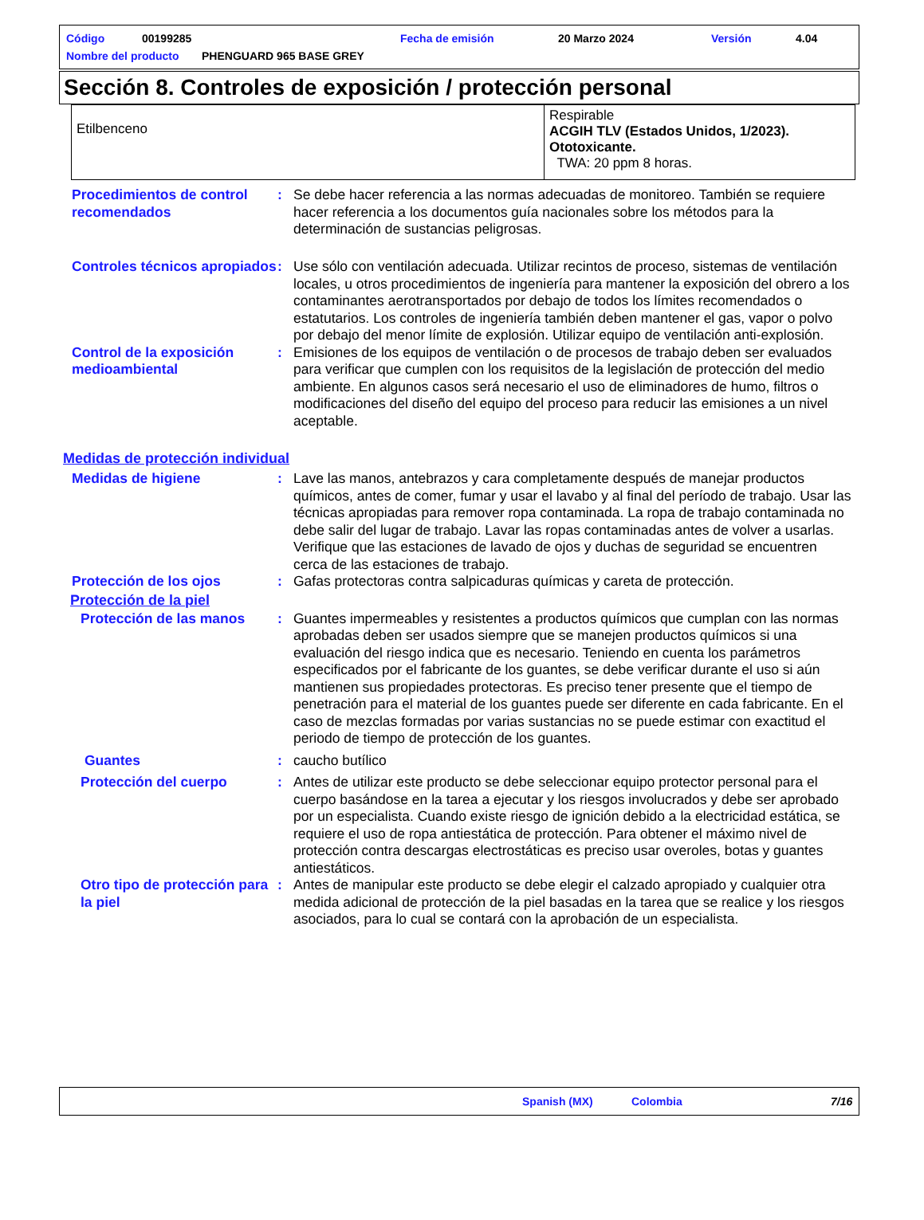Código 00199285 Fecha de emisión 20 Marzo 2024 Versión 4.04
Nombre del producto PHENGUARD 965 BASE GREY
Sección 8. Controles de exposición / protección personal
| Etilbenceno | Respirable ACGIH TLV (Estados Unidos, 1/2023). Ototoxicante. TWA: 20 ppm 8 horas. |
Procedimientos de control recomendados
: Se debe hacer referencia a las normas adecuadas de monitoreo. También se requiere hacer referencia a los documentos guía nacionales sobre los métodos para la determinación de sustancias peligrosas.
Controles técnicos apropiados
: Use sólo con ventilación adecuada. Utilizar recintos de proceso, sistemas de ventilación locales, u otros procedimientos de ingeniería para mantener la exposición del obrero a los contaminantes aerotransportados por debajo de todos los límites recomendados o estatutarios. Los controles de ingeniería también deben mantener el gas, vapor o polvo por debajo del menor límite de explosión. Utilizar equipo de ventilación anti-explosión.
Control de la exposición medioambiental
: Emisiones de los equipos de ventilación o de procesos de trabajo deben ser evaluados para verificar que cumplen con los requisitos de la legislación de protección del medio ambiente. En algunos casos será necesario el uso de eliminadores de humo, filtros o modificaciones del diseño del equipo del proceso para reducir las emisiones a un nivel aceptable.
Medidas de protección individual
Medidas de higiene : Lave las manos, antebrazos y cara completamente después de manejar productos químicos, antes de comer, fumar y usar el lavabo y al final del período de trabajo. Usar las técnicas apropiadas para remover ropa contaminada. La ropa de trabajo contaminada no debe salir del lugar de trabajo. Lavar las ropas contaminadas antes de volver a usarlas. Verifique que las estaciones de lavado de ojos y duchas de seguridad se encuentren cerca de las estaciones de trabajo.
Protección de los ojos : Gafas protectoras contra salpicaduras químicas y careta de protección.
Protección de la piel
Protección de las manos : Guantes impermeables y resistentes a productos químicos que cumplan con las normas aprobadas deben ser usados siempre que se manejen productos químicos si una evaluación del riesgo indica que es necesario. Teniendo en cuenta los parámetros especificados por el fabricante de los guantes, se debe verificar durante el uso si aún mantienen sus propiedades protectoras. Es preciso tener presente que el tiempo de penetración para el material de los guantes puede ser diferente en cada fabricante. En el caso de mezclas formadas por varias sustancias no se puede estimar con exactitud el periodo de tiempo de protección de los guantes.
Guantes : caucho butílico
Protección del cuerpo : Antes de utilizar este producto se debe seleccionar equipo protector personal para el cuerpo basándose en la tarea a ejecutar y los riesgos involucrados y debe ser aprobado por un especialista. Cuando existe riesgo de ignición debido a la electricidad estática, se requiere el uso de ropa antiestática de protección. Para obtener el máximo nivel de protección contra descargas electrostáticas es preciso usar overoles, botas y guantes antiestáticos.
Otro tipo de protección para la piel
: Antes de manipular este producto se debe elegir el calzado apropiado y cualquier otra medida adicional de protección de la piel basadas en la tarea que se realice y los riesgos asociados, para lo cual se contará con la aprobación de un especialista.
Spanish (MX) Colombia 7/16